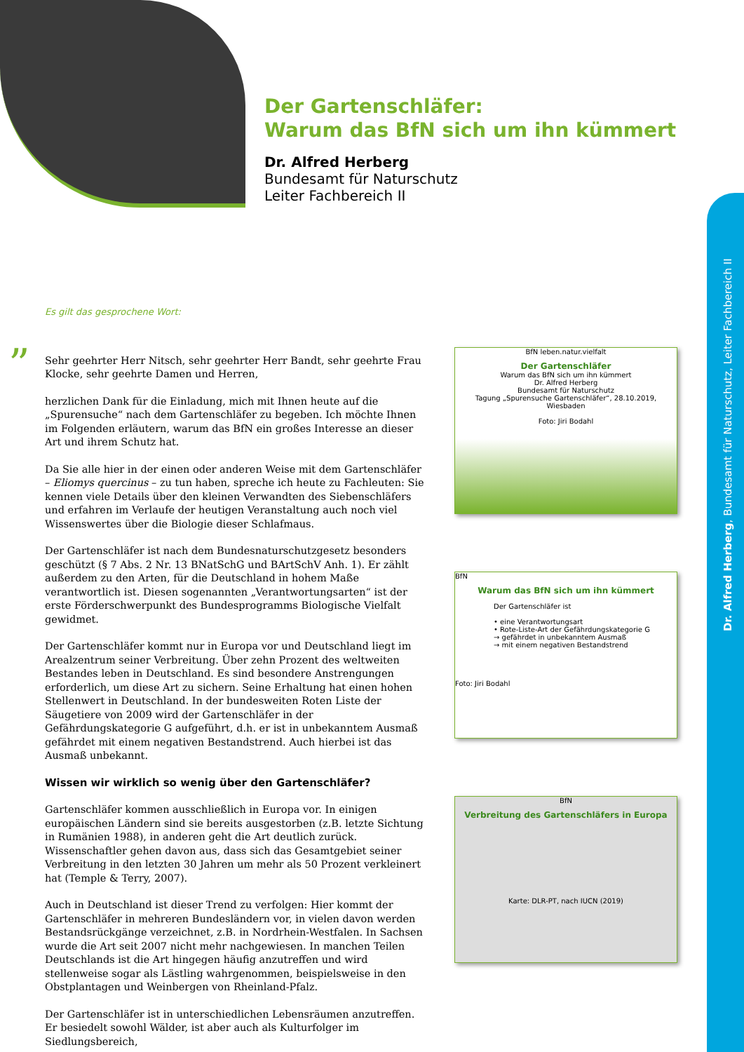Der Gartenschläfer:
Warum das BfN sich um ihn kümmert
Dr. Alfred Herberg
Bundesamt für Naturschutz
Leiter Fachbereich II
Dr. Alfred Herberg, Bundesamt für Naturschutz, Leiter Fachbereich II
Es gilt das gesprochene Wort:
”
Sehr geehrter Herr Nitsch, sehr geehrter Herr Bandt, sehr geehrte Frau Klocke, sehr geehrte Damen und Herren,
herzlichen Dank für die Einladung, mich mit Ihnen heute auf die „Spurensuche“ nach dem Gartenschläfer zu begeben. Ich möchte Ihnen im Folgenden erläutern, warum das BfN ein großes Interesse an dieser Art und ihrem Schutz hat.
Da Sie alle hier in der einen oder anderen Weise mit dem Gartenschläfer – Eliomys quercinus – zu tun haben, spreche ich heute zu Fachleuten: Sie kennen viele Details über den kleinen Verwandten des Siebenschläfers und erfahren im Verlaufe der heutigen Veranstaltung auch noch viel Wissenswertes über die Biologie dieser Schlafmaus.
Der Gartenschläfer ist nach dem Bundesnaturschutzgesetz besonders geschützt (§ 7 Abs. 2 Nr. 13 BNatSchG und BArtSchV Anh. 1). Er zählt außerdem zu den Arten, für die Deutschland in hohem Maße verantwortlich ist. Diesen sogenannten „Verantwortungsarten“ ist der erste Förderschwerpunkt des Bundesprogramms Biologische Vielfalt gewidmet.
Der Gartenschläfer kommt nur in Europa vor und Deutschland liegt im Arealzentrum seiner Verbreitung. Über zehn Prozent des weltweiten Bestandes leben in Deutschland. Es sind besondere Anstrengungen erforderlich, um diese Art zu sichern. Seine Erhaltung hat einen hohen Stellenwert in Deutschland. In der bundesweiten Roten Liste der Säugetiere von 2009 wird der Gartenschläfer in der Gefährdungskategorie G aufgeführt, d.h. er ist in unbekanntem Ausmaß gefährdet mit einem negativen Bestandstrend. Auch hierbei ist das Ausmaß unbekannt.
Wissen wir wirklich so wenig über den Gartenschläfer?
Gartenschläfer kommen ausschließlich in Europa vor. In einigen europäischen Ländern sind sie bereits ausgestorben (z.B. letzte Sichtung in Rumänien 1988), in anderen geht die Art deutlich zurück. Wissenschaftler gehen davon aus, dass sich das Gesamtgebiet seiner Verbreitung in den letzten 30 Jahren um mehr als 50 Prozent verkleinert hat (Temple & Terry, 2007).
Auch in Deutschland ist dieser Trend zu verfolgen: Hier kommt der Gartenschläfer in mehreren Bundesländern vor, in vielen davon werden Bestandsrückgänge verzeichnet, z.B. in Nordrhein-Westfalen. In Sachsen wurde die Art seit 2007 nicht mehr nachgewiesen. In manchen Teilen Deutschlands ist die Art hingegen häufig anzutreffen und wird stellenweise sogar als Lästling wahrgenommen, beispielsweise in den Obstplantagen und Weinbergen von Rheinland-Pfalz.
Der Gartenschläfer ist in unterschiedlichen Lebensräumen anzutreffen. Er besiedelt sowohl Wälder, ist aber auch als Kulturfolger im Siedlungsbereich,
BfN leben.natur.vielfalt
Der Gartenschläfer
Warum das BfN sich um ihn kümmert
Dr. Alfred Herberg
Bundesamt für Naturschutz
Tagung „Spurensuche Gartenschläfer“, 28.10.2019, Wiesbaden
Foto: Jiri Bodahl
BfN
Warum das BfN sich um ihn kümmert
Der Gartenschläfer ist
• eine Verantwortungsart
• Rote-Liste-Art der Gefährdungskategorie G
→ gefährdet in unbekanntem Ausmaß
→ mit einem negativen Bestandstrend
Foto: Jiri Bodahl
BfN
Verbreitung des Gartenschläfers in Europa
Karte: DLR-PT, nach IUCN (2019)